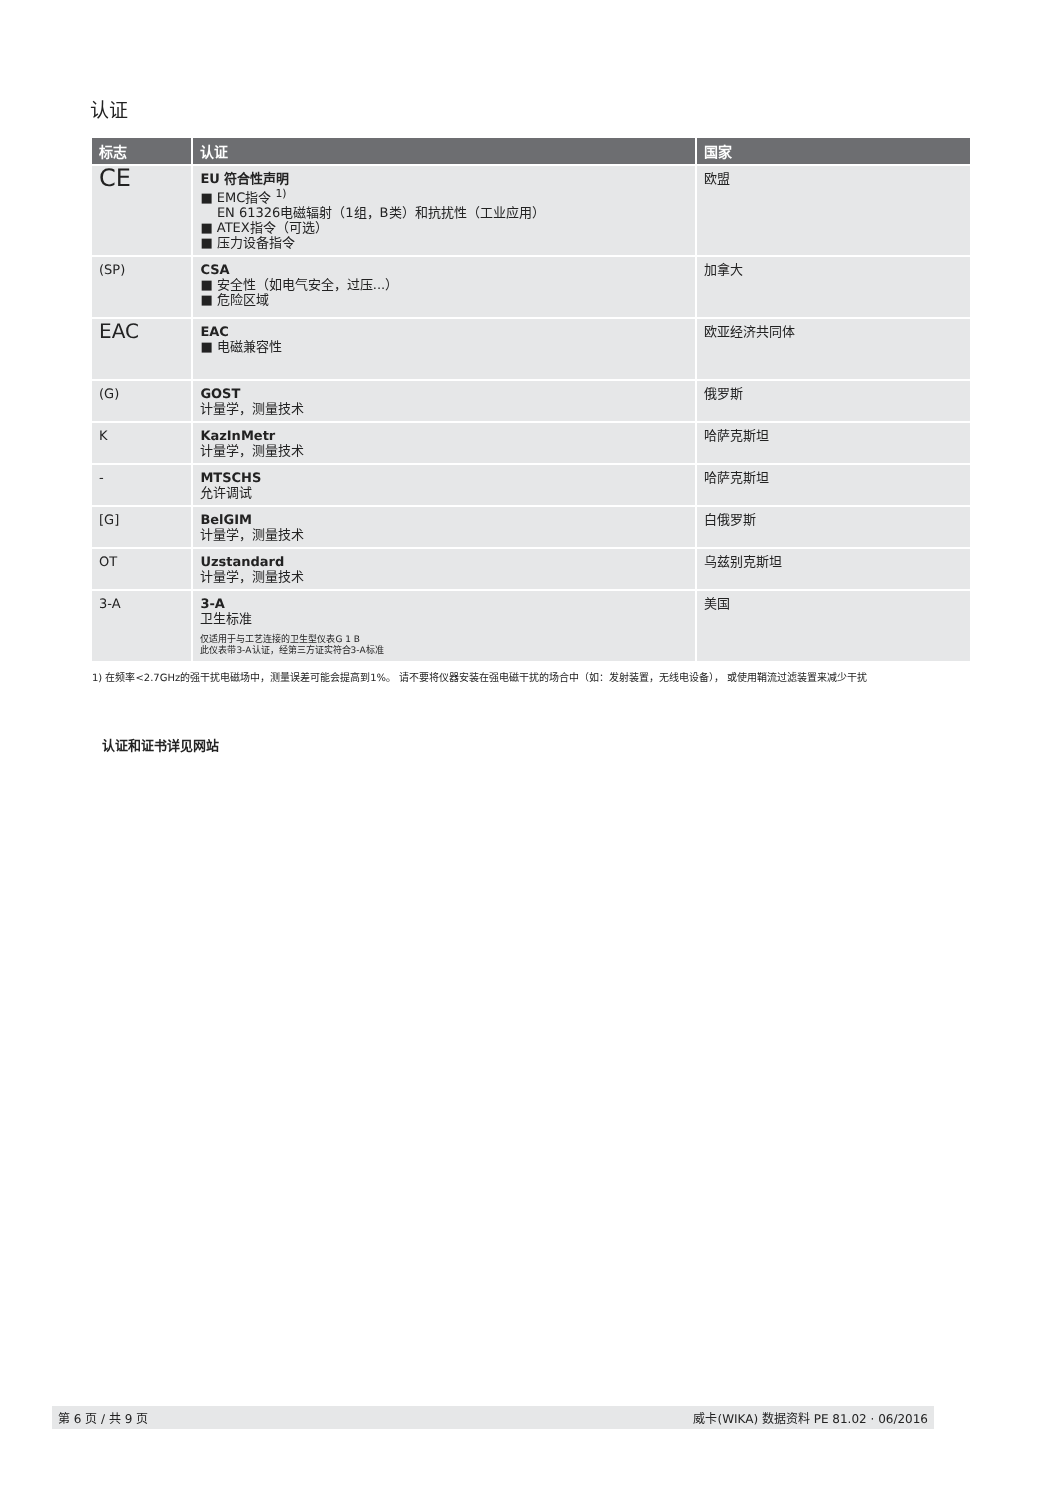认证
| 标志 | 认证 | 国家 |
| --- | --- | --- |
| CE | EU 符合性声明 ■ EMC指令 <sup>1)</sup> EN 61326电磁辐射（1组，B类）和抗扰性（工业应用） ■ ATEX指令（可选） ■ 压力设备指令 | 欧盟 |
| (SP) | CSA ■ 安全性（如电气安全，过压...） ■ 危险区域 | 加拿大 |
| EAC | EAC ■ 电磁兼容性 | 欧亚经济共同体 |
| (G) | GOST 计量学，测量技术 | 俄罗斯 |
| K | KazInMetr 计量学，测量技术 | 哈萨克斯坦 |
| - | MTSCHS 允许调试 | 哈萨克斯坦 |
| [G] | BelGIM 计量学，测量技术 | 白俄罗斯 |
| OT | Uzstandard 计量学，测量技术 | 乌兹别克斯坦 |
| 3-A | 3-A 卫生标准 仅适用于与工艺连接的卫生型仪表G 1 B 此仪表带3-A认证，经第三方证实符合3-A标准 | 美国 |
1) 在频率<2.7GHz的强干扰电磁场中，测量误差可能会提高到1%。 请不要将仪器安装在强电磁干扰的场合中（如：发射装置，无线电设备）， 或使用鞘流过滤装置来减少干扰
认证和证书详见网站
第 6 页 / 共 9 页 威卡(WIKA) 数据资料 PE 81.02 · 06/2016